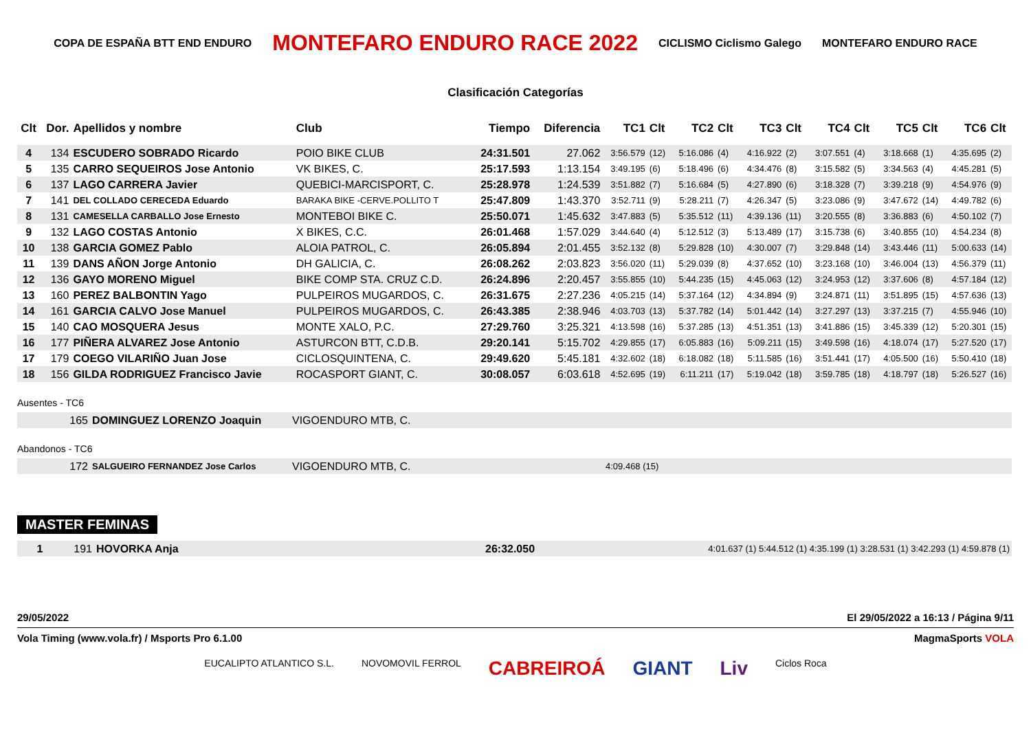COPA DE ESPAÑA BTT END ENDURO
MONTEFARO ENDURO RACE 2022
CICLISMO Ciclismo Galego MONTEFARO ENDURO RACE
Clasificación Categorías
| Clt | Dor. | Apellidos y nombre | Club | Tiempo | Diferencia | TC1 | Clt | TC2 | Clt | TC3 | Clt | TC4 | Clt | TC5 | Clt | TC6 | Clt |
| --- | --- | --- | --- | --- | --- | --- | --- | --- | --- | --- | --- | --- | --- | --- | --- | --- | --- |
| 4 | 134 | ESCUDERO SOBRADO Ricardo | POIO BIKE CLUB | 24:31.501 | 27.062 | 3:56.579 | (12) | 5:16.086 | (4) | 4:16.922 | (2) | 3:07.551 | (4) | 3:18.668 | (1) | 4:35.695 | (2) |
| 5 | 135 | CARRO SEQUEIROS Jose Antonio | VK BIKES, C. | 25:17.593 | 1:13.154 | 3:49.195 | (6) | 5:18.496 | (6) | 4:34.476 | (8) | 3:15.582 | (5) | 3:34.563 | (4) | 4:45.281 | (5) |
| 6 | 137 | LAGO CARRERA Javier | QUEBICI-MARCISPORT, C. | 25:28.978 | 1:24.539 | 3:51.882 | (7) | 5:16.684 | (5) | 4:27.890 | (6) | 3:18.328 | (7) | 3:39.218 | (9) | 4:54.976 | (9) |
| 7 | 141 | DEL COLLADO CERECEDA Eduardo | BARAKA BIKE -CERVE.POLLITO T | 25:47.809 | 1:43.370 | 3:52.711 | (9) | 5:28.211 | (7) | 4:26.347 | (5) | 3:23.086 | (9) | 3:47.672 | (14) | 4:49.782 | (6) |
| 8 | 131 | CAMESELLA CARBALLO Jose Ernesto | MONTEBOI BIKE C. | 25:50.071 | 1:45.632 | 3:47.883 | (5) | 5:35.512 | (11) | 4:39.136 | (11) | 3:20.555 | (8) | 3:36.883 | (6) | 4:50.102 | (7) |
| 9 | 132 | LAGO COSTAS Antonio | X BIKES, C.C. | 26:01.468 | 1:57.029 | 3:44.640 | (4) | 5:12.512 | (3) | 5:13.489 | (17) | 3:15.738 | (6) | 3:40.855 | (10) | 4:54.234 | (8) |
| 10 | 138 | GARCIA GOMEZ Pablo | ALOIA PATROL, C. | 26:05.894 | 2:01.455 | 3:52.132 | (8) | 5:29.828 | (10) | 4:30.007 | (7) | 3:29.848 | (14) | 3:43.446 | (11) | 5:00.633 | (14) |
| 11 | 139 | DANS AÑON Jorge Antonio | DH GALICIA, C. | 26:08.262 | 2:03.823 | 3:56.020 | (11) | 5:29.039 | (8) | 4:37.652 | (10) | 3:23.168 | (10) | 3:46.004 | (13) | 4:56.379 | (11) |
| 12 | 136 | GAYO MORENO Miguel | BIKE COMP STA. CRUZ C.D. | 26:24.896 | 2:20.457 | 3:55.855 | (10) | 5:44.235 | (15) | 4:45.063 | (12) | 3:24.953 | (12) | 3:37.606 | (8) | 4:57.184 | (12) |
| 13 | 160 | PEREZ BALBONTIN Yago | PULPEIROS MUGARDOS, C. | 26:31.675 | 2:27.236 | 4:05.215 | (14) | 5:37.164 | (12) | 4:34.894 | (9) | 3:24.871 | (11) | 3:51.895 | (15) | 4:57.636 | (13) |
| 14 | 161 | GARCIA CALVO Jose Manuel | PULPEIROS MUGARDOS, C. | 26:43.385 | 2:38.946 | 4:03.703 | (13) | 5:37.782 | (14) | 5:01.442 | (14) | 3:27.297 | (13) | 3:37.215 | (7) | 4:55.946 | (10) |
| 15 | 140 | CAO MOSQUERA Jesus | MONTE XALO, P.C. | 27:29.760 | 3:25.321 | 4:13.598 | (16) | 5:37.285 | (13) | 4:51.351 | (13) | 3:41.886 | (15) | 3:45.339 | (12) | 5:20.301 | (15) |
| 16 | 177 | PIÑERA ALVAREZ Jose Antonio | ASTURCON BTT, C.D.B. | 29:20.141 | 5:15.702 | 4:29.855 | (17) | 6:05.883 | (16) | 5:09.211 | (15) | 3:49.598 | (16) | 4:18.074 | (17) | 5:27.520 | (17) |
| 17 | 179 | COEGO VILARIÑO Juan Jose | CICLOSQUINTENA, C. | 29:49.620 | 5:45.181 | 4:32.602 | (18) | 6:18.082 | (18) | 5:11.585 | (16) | 3:51.441 | (17) | 4:05.500 | (16) | 5:50.410 | (18) |
| 18 | 156 | GILDA RODRIGUEZ Francisco Javie | ROCASPORT GIANT, C. | 30:08.057 | 6:03.618 | 4:52.695 | (19) | 6:11.211 | (17) | 5:19.042 | (18) | 3:59.785 | (18) | 4:18.797 | (18) | 5:26.527 | (16) |
Ausentes - TC6
| 165 | DOMINGUEZ LORENZO Joaquin | VIGOENDURO MTB, C. |
Abandonos - TC6
| 172 | SALGUEIRO FERNANDEZ Jose Carlos | VIGOENDURO MTB, C. | 4:09.468 (15) |
MASTER FEMINAS
| 1 | 191 | HOVORKA Anja | 26:32.050 | 4:01.637 (1) 5:44.512 (1) 4:35.199 (1) 3:28.531 (1) 3:42.293 (1) 4:59.878 (1) |
29/05/2022 El 29/05/2022 a 16:13 / Página 9/11
Vola Timing (www.vola.fr) / Msports Pro 6.1.00 MagmaSports VOLA
EUCALIPTO ATLANTICO S.L. NOVOMOVIL FERROL CABREIROÁ GIANT Liv Ciclos Roca